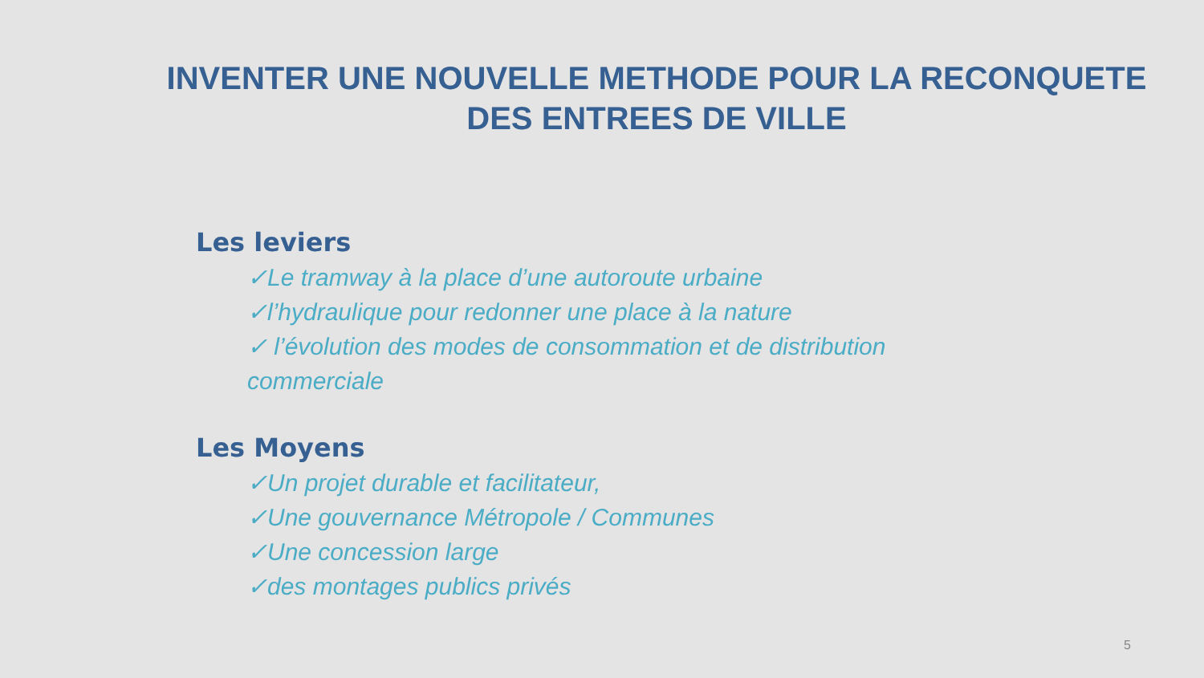INVENTER UNE NOUVELLE METHODE POUR LA RECONQUETE DES ENTREES DE VILLE
Les leviers
✓Le tramway à la place d’une autoroute urbaine
✓l’hydraulique pour redonner une place à la nature
✓ l’évolution des modes de consommation et de distribution commerciale
Les Moyens
✓Un projet durable et facilitateur,
✓Une gouvernance Métropole / Communes
✓Une concession large
✓des montages publics privés
5